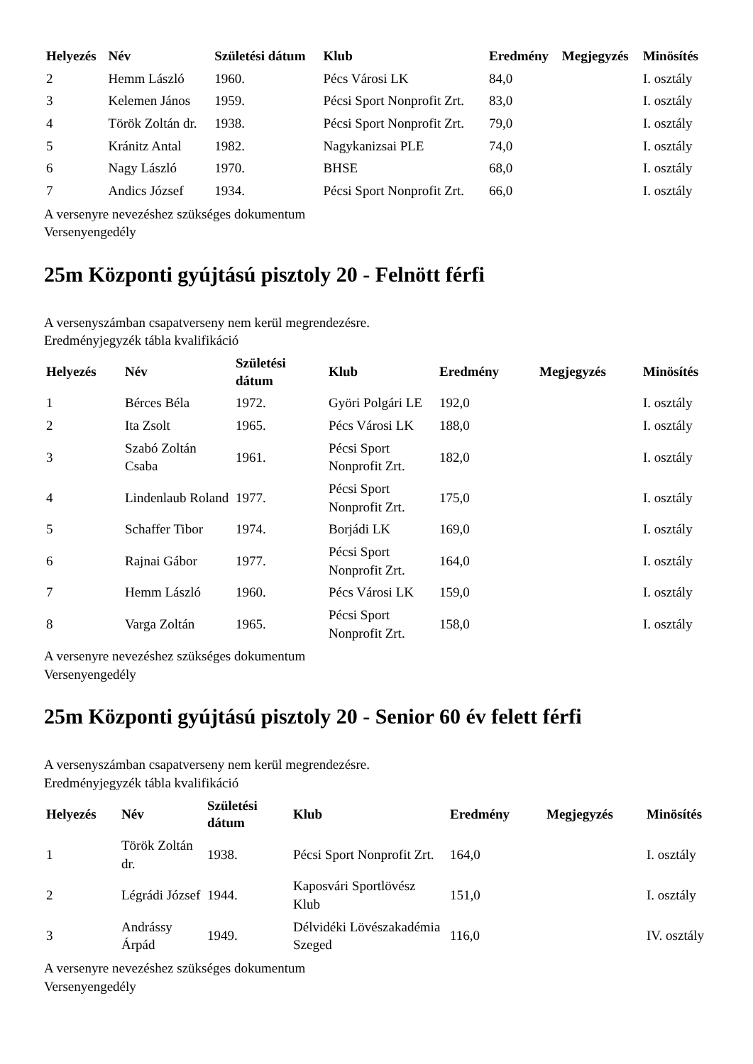| Helyezés | Név | Születési dátum | Klub | Eredmény | Megjegyzés | Minösítés |
| --- | --- | --- | --- | --- | --- | --- |
| 2 | Hemm László | 1960. | Pécs Városi LK | 84,0 | | I. osztály |
| 3 | Kelemen János | 1959. | Pécsi Sport Nonprofit Zrt. | 83,0 | | I. osztály |
| 4 | Török Zoltán dr. | 1938. | Pécsi Sport Nonprofit Zrt. | 79,0 | | I. osztály |
| 5 | Kránitz Antal | 1982. | Nagykanizsai PLE | 74,0 | | I. osztály |
| 6 | Nagy László | 1970. | BHSE | 68,0 | | I. osztály |
| 7 | Andics József | 1934. | Pécsi Sport Nonprofit Zrt. | 66,0 | | I. osztály |
A versenyre nevezéshez szükséges dokumentum
Versenyengedély
25m Központi gyújtású pisztoly 20 - Felnött férfi
A versenyszámban csapatverseny nem kerül megrendezésre.
Eredményjegyzék tábla kvalifikáció
| Helyezés | Név | Születési dátum | Klub | Eredmény | Megjegyzés | Minösítés |
| --- | --- | --- | --- | --- | --- | --- |
| 1 | Bérces Béla | 1972. | Györi Polgári LE | 192,0 | | I. osztály |
| 2 | Ita Zsolt | 1965. | Pécs Városi LK | 188,0 | | I. osztály |
| 3 | Szabó Zoltán Csaba | 1961. | Pécsi Sport Nonprofit Zrt. | 182,0 | | I. osztály |
| 4 | Lindenlaub Roland | 1977. | Pécsi Sport Nonprofit Zrt. | 175,0 | | I. osztály |
| 5 | Schaffer Tibor | 1974. | Borjádi LK | 169,0 | | I. osztály |
| 6 | Rajnai Gábor | 1977. | Pécsi Sport Nonprofit Zrt. | 164,0 | | I. osztály |
| 7 | Hemm László | 1960. | Pécs Városi LK | 159,0 | | I. osztály |
| 8 | Varga Zoltán | 1965. | Pécsi Sport Nonprofit Zrt. | 158,0 | | I. osztály |
A versenyre nevezéshez szükséges dokumentum
Versenyengedély
25m Központi gyújtású pisztoly 20 - Senior 60 év felett férfi
A versenyszámban csapatverseny nem kerül megrendezésre.
Eredményjegyzék tábla kvalifikáció
| Helyezés | Név | Születési dátum | Klub | Eredmény | Megjegyzés | Minösítés |
| --- | --- | --- | --- | --- | --- | --- |
| 1 | Török Zoltán dr. | 1938. | Pécsi Sport Nonprofit Zrt. | 164,0 | | I. osztály |
| 2 | Légrádi József | 1944. | Kaposvári Sportlövész Klub | 151,0 | | I. osztály |
| 3 | Andrássy Árpád | 1949. | Délvidéki Lövészakadémia Szeged | 116,0 | | IV. osztály |
A versenyre nevezéshez szükséges dokumentum
Versenyengedély